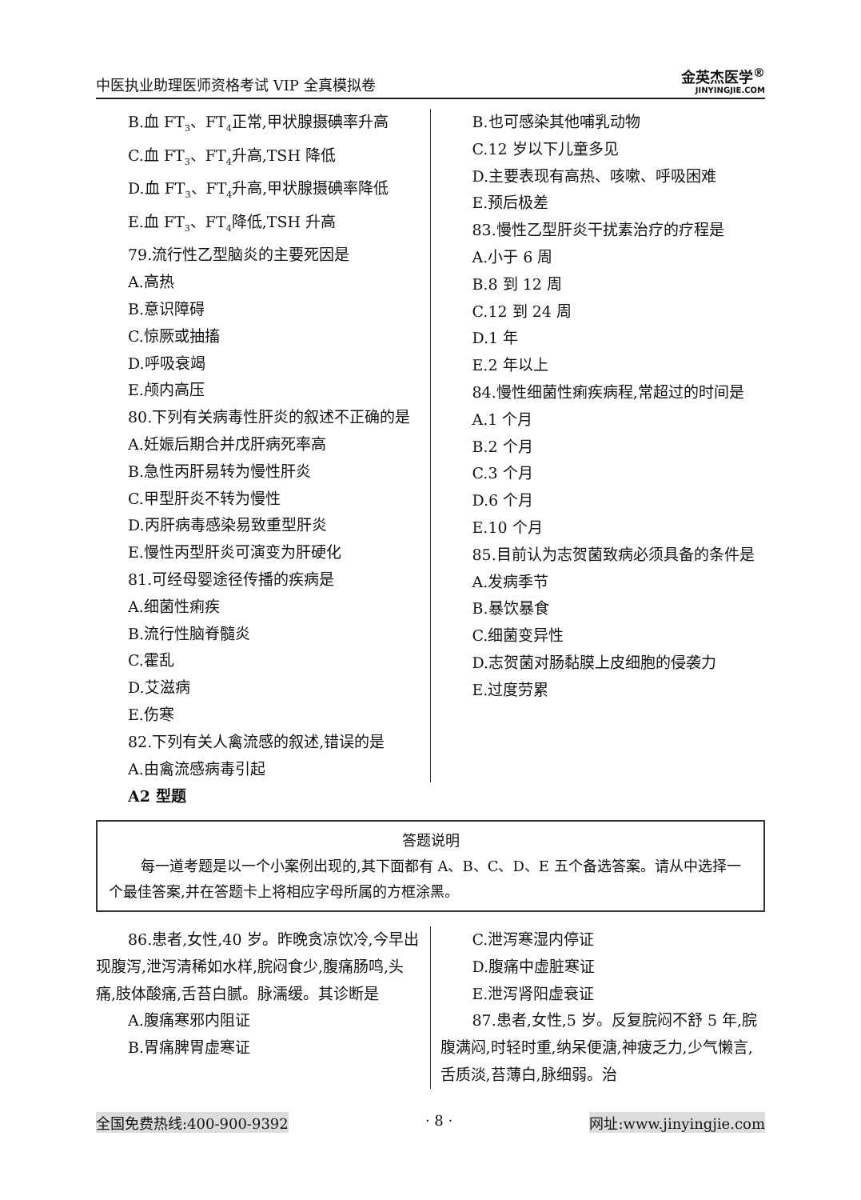中医执业助理医师资格考试 VIP 全真模拟卷 金英杰医学<sup>®</sup>
JINYINGJIE.COM
B.血 FT<sub>3</sub>、FT<sub>4</sub>正常,甲状腺摄碘率升高
C.血 FT<sub>3</sub>、FT<sub>4</sub>升高,TSH 降低
D.血 FT<sub>3</sub>、FT<sub>4</sub>升高,甲状腺摄碘率降低
E.血 FT<sub>3</sub>、FT<sub>4</sub>降低,TSH 升高
79.流行性乙型脑炎的主要死因是
A.高热
B.意识障碍
C.惊厥或抽搐
D.呼吸衰竭
E.颅内高压
80.下列有关病毒性肝炎的叙述不正确的是
A.妊娠后期合并戊肝病死率高
B.急性丙肝易转为慢性肝炎
C.甲型肝炎不转为慢性
D.丙肝病毒感染易致重型肝炎
E.慢性丙型肝炎可演变为肝硬化
81.可经母婴途径传播的疾病是
A.细菌性痢疾
B.流行性脑脊髓炎
C.霍乱
D.艾滋病
E.伤寒
82.下列有关人禽流感的叙述,错误的是
A.由禽流感病毒引起
B.也可感染其他哺乳动物
C.12 岁以下儿童多见
D.主要表现有高热、咳嗽、呼吸困难
E.预后极差
83.慢性乙型肝炎干扰素治疗的疗程是
A.小于 6 周
B.8 到 12 周
C.12 到 24 周
D.1 年
E.2 年以上
84.慢性细菌性痢疾病程,常超过的时间是
A.1 个月
B.2 个月
C.3 个月
D.6 个月
E.10 个月
85.目前认为志贺菌致病必须具备的条件是
A.发病季节
B.暴饮暴食
C.细菌变异性
D.志贺菌对肠黏膜上皮细胞的侵袭力
E.过度劳累
A2 型题
答题说明
每一道考题是以一个小案例出现的,其下面都有 A、B、C、D、E 五个备选答案。请从中选择一个最佳答案,并在答题卡上将相应字母所属的方框涂黑。
86.患者,女性,40 岁。昨晚贪凉饮冷,今早出现腹泻,泄泻清稀如水样,脘闷食少,腹痛肠鸣,头痛,肢体酸痛,舌苔白腻。脉濡缓。其诊断是
A.腹痛寒邪内阻证
B.胃痛脾胃虚寒证
C.泄泻寒湿内停证
D.腹痛中虚脏寒证
E.泄泻肾阳虚衰证
87.患者,女性,5 岁。反复脘闷不舒 5 年,脘腹满闷,时轻时重,纳呆便溏,神疲乏力,少气懒言,舌质淡,苔薄白,脉细弱。治
全国免费热线:400-900-9392 · 8 · 网址:www.jinyingjie.com